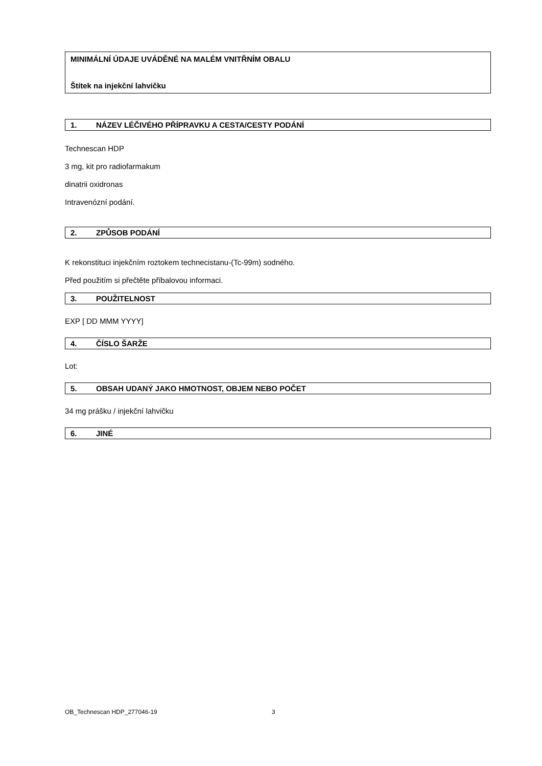MINIMÁLNÍ ÚDAJE UVÁDĚNÉ NA MALÉM VNITŘNÍM OBALU
Štítek na injekční lahvičku
1. NÁZEV LÉČIVÉHO PŘÍPRAVKU A CESTA/CESTY PODÁNÍ
Technescan HDP
3 mg, kit pro radiofarmakum
dinatrii oxidronas
Intravenózní podání.
2. ZPŮSOB PODÁNÍ
K rekonstituci injekčním roztokem technecistanu-(Tc-99m) sodného.
Před použitím si přečtěte příbalovou informaci.
3. POUŽITELNOST
EXP [ DD MMM YYYY]
4. ČÍSLO ŠARŽE
Lot:
5. OBSAH UDANÝ JAKO HMOTNOST, OBJEM NEBO POČET
34 mg prášku / injekční lahvičku
6. JINÉ
OB_Technescan HDP_277046-19 3